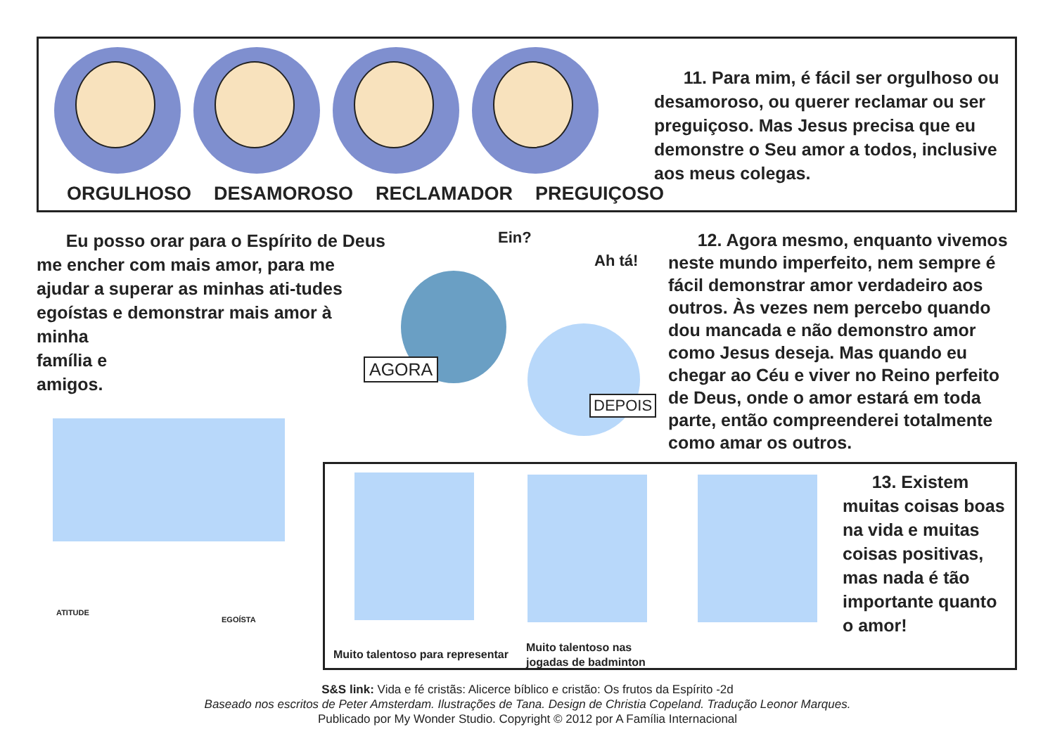ORGULHOSO DESAMOROSO RECLAMADOR PREGUIÇOSO
11. Para mim, é fácil ser orgulhoso ou desamoroso, ou querer reclamar ou ser preguiçoso. Mas Jesus precisa que eu demonstre o Seu amor a todos, inclusive aos meus colegas.
Eu posso orar para o Espírito de Deus me encher com mais amor, para me ajudar a superar as minhas ati-tudes egoístas e demonstrar mais amor à minha
família e
amigos.
ATITUDE
EGOÍSTA
Ein?
Ah tá!
AGORA
DEPOIS
12. Agora mesmo, enquanto vivemos neste mundo imperfeito, nem sempre é fácil demonstrar amor verdadeiro aos outros. Às vezes nem percebo quando dou mancada e não demonstro amor como Jesus deseja. Mas quando eu chegar ao Céu e viver no Reino perfeito de Deus, onde o amor estará em toda parte, então compreenderei totalmente como amar os outros.
Muito talentoso para representar
Muito talentoso nas
jogadas de badminton
13. Existem muitas coisas boas na vida e muitas coisas positivas, mas nada é tão importante quanto o amor!
S&S link: Vida e fé cristãs: Alicerce bíblico e cristão: Os frutos da Espírito -2d
Baseado nos escritos de Peter Amsterdam. Ilustrações de Tana. Design de Christia Copeland. Tradução Leonor Marques.
Publicado por My Wonder Studio. Copyright © 2012 por A Família Internacional